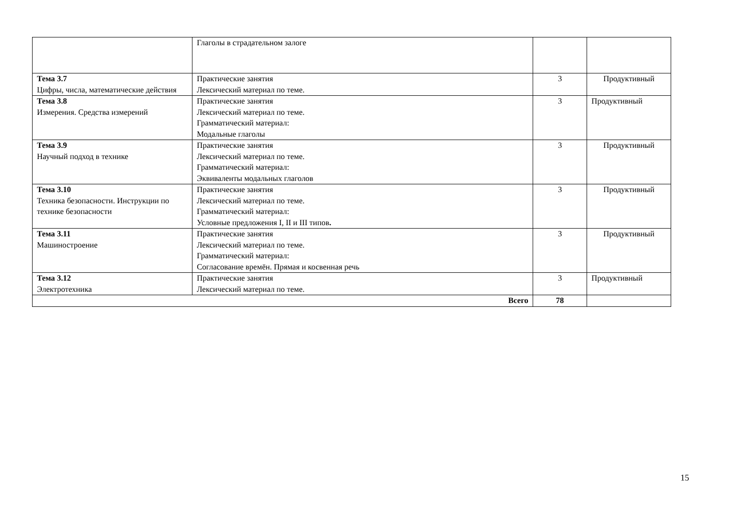| | Глаголы в страдательном залоге | | |
| Тема 3.7 Цифры, числа, математические действия | Практические занятия Лексический материал по теме. | 3 | Продуктивный |
| Тема 3.8 Измерения. Средства измерений | Практические занятия Лексический материал по теме. Грамматический материал: Модальные глаголы | 3 | Продуктивный |
| Тема 3.9 Научный подход в технике | Практические занятия Лексический материал по теме. Грамматический материал: Эквиваленты модальных глаголов | 3 | Продуктивный |
| Тема 3.10 Техника безопасности. Инструкции по технике безопасности | Практические занятия Лексический материал по теме. Грамматический материал: Условные предложения I, II и III типов . | 3 | Продуктивный |
| Тема 3.11 Машиностроение | Практические занятия Лексический материал по теме. Грамматический материал: Согласование времён. Прямая и косвенная речь | 3 | Продуктивный |
| Тема 3.12 Электротехника | Практические занятия Лексический материал по теме. | 3 | Продуктивный |
| Всего | | 78 | |
15